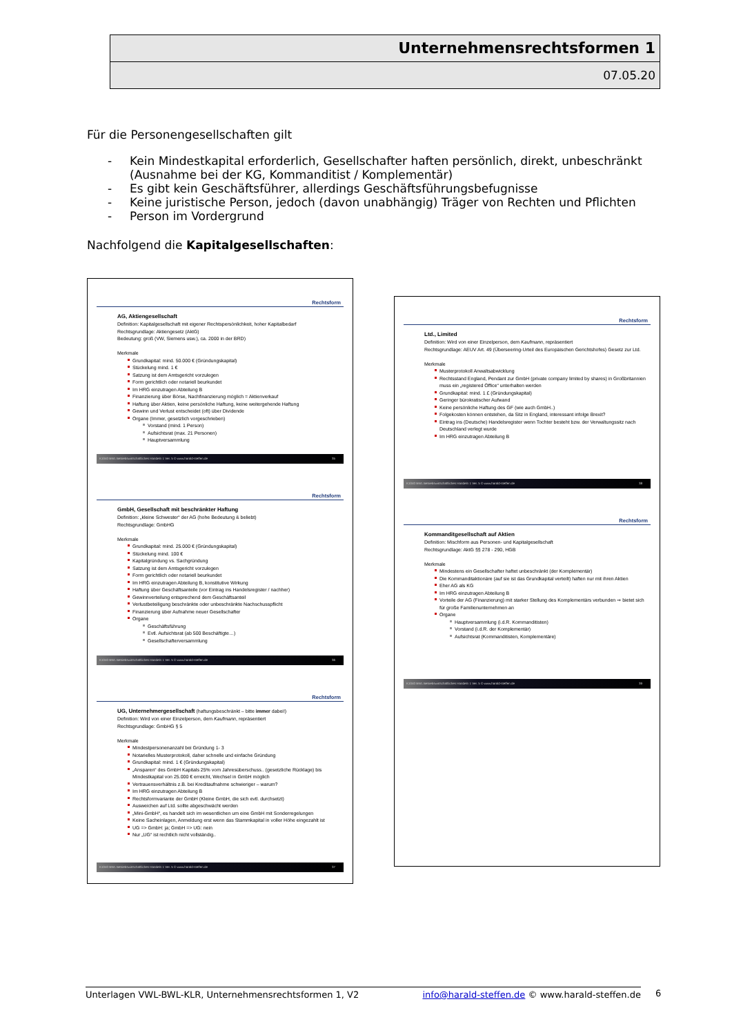Unternehmensrechtsformen 1
07.05.20
Für die Personengesellschaften gilt
- Kein Mindestkapital erforderlich, Gesellschafter haften persönlich, direkt, unbeschränkt (Ausnahme bei der KG, Kommanditist / Komplementär)
- Es gibt kein Geschäftsführer, allerdings Geschäftsführungsbefugnisse
- Keine juristische Person, jedoch (davon unabhängig) Träger von Rechten und Pflichten
- Person im Vordergrund
Nachfolgend die Kapitalgesellschaften:
Rechtsform
AG, Aktiengesellschaft
Definition: Kapitalgesellschaft mit eigener Rechtspersönlichkeit, hoher Kapitalbedarf
Rechtsgrundlage: Aktiengesetz (AktG)
Bedeutung: groß (VW, Siemens usw.), ca. 2000 in der BRD)
Merkmale
Grundkapital: mind. 50.000 € (Gründungskapital)
Stückelung mind. 1 €
Satzung ist dem Amtsgericht vorzulegen
Form gerichtlich oder notariell beurkundet
Im HRG einzutragen Abteilung B
Finanzierung über Börse, Nachfinanzierung möglich = Aktienverkauf
Haftung über Aktien, keine persönliche Haftung, keine weitergehende Haftung
Gewinn und Verlust entscheidet (oft) über Dividende
Organe (Immer, gesetzlich vorgeschrieben)
Vorstand (mind. 1 Person)
Aufsichtsrat (max. 21 Personen)
Hauptversammlung
K1040 BWL Betriebswirtschaftliches Handeln 1 Ver. 5 © www.harald-steffen.de 35
Rechtsform
GmbH, Gesellschaft mit beschränkter Haftung
Definition: „kleine Schwester“ der AG (hohe Bedeutung & beliebt)
Rechtsgrundlage: GmbHG
Merkmale
Grundkapital: mind. 25.000 € (Gründungskapital)
Stückelung mind. 100 €
Kapitalgründung vs. Sachgründung
Satzung ist dem Amtsgericht vorzulegen
Form gerichtlich oder notariell beurkundet
Im HRG einzutragen Abteilung B, konstitutive Wirkung
Haftung über Geschäftsanteile (vor Eintrag ins Handelsregister / nachher)
Gewinnverteilung entsprechend dem Geschäftsanteil
Verlustbeteiligung beschränkte oder unbeschränkte Nachschusspflicht
Finanzierung über Aufnahme neuer Gesellschafter
Organe
Geschäftsführung
Evtl. Aufsichtsrat (ab 500 Beschäftigte…)
Gesellschafterversammlung
K1040 BWL Betriebswirtschaftliches Handeln 1 Ver. 5 © www.harald-steffen.de 36
Rechtsform
UG, Unternehmergesellschaft (haftungsbeschränkt – bitte immer dabei!)
Definition: Wird von einer Einzelperson, dem Kaufmann, repräsentiert
Rechtsgrundlage: GmbHG § 5
Merkmale
Mindestpersonenanzahl bei Gründung 1- 3
Notarielles Musterprotokoll, daher schnelle und einfache Gründung
Grundkapital: mind. 1 € (Gründungskapital)
„Ansparen“ des GmbH Kapitals 25% vom Jahresüberschuss.. (gesetzliche Rücklage) bis Mindestkapital von 25.000 € erreicht, Wechsel in GmbH möglich
Vertrauensverhältnis z.B. bei Kreditaufnahme schwieriger – warum?
Im HRG einzutragen Abteilung B
Rechtsformvariante der GmbH (Kleine GmbH, die sich evtl. durchsetzt)
Ausweichen auf Ltd. sollte abgeschwächt werden
„Mini-GmbH“, es handelt sich im wesentlichen um eine GmbH mit Sonderregelungen
Keine Sacheinlagen, Anmeldung erst wenn das Stammkapital in voller Höhe eingezahlt ist
UG => GmbH: ja; GmbH => UG: nein
Nur „UG“ ist rechtlich nicht vollständig..
K1040 BWL Betriebswirtschaftliches Handeln 1 Ver. 5 © www.harald-steffen.de 37
Rechtsform
Ltd., Limited
Definition: Wird von einer Einzelperson, dem Kaufmann, repräsentiert
Rechtsgrundlage: AEUV Art. 49 (Überseering-Urteil des Europäischen Gerichtshofes) Gesetz zur Ltd.
Merkmale
Musterprotokoll Anwaltsabwicklung
Rechtsstand England, Pendant zur GmbH (private company limited by shares) in Großbritannien muss ein „registered Office“ unterhalten werden
Grundkapital: mind. 1 £ (Gründungskapital)
Geringer bürokratischer Aufwand
Keine persönliche Haftung des GF (wie auch GmbH..)
Folgekosten können entstehen, da Sitz in England, interessant infolge Brexit?
Eintrag ins (Deutsche) Handelsregister wenn Tochter besteht bzw. der Verwaltungssitz nach Deutschland verlegt wurde
Im HRG einzutragen Abteilung B
K1040 BWL Betriebswirtschaftliches Handeln 1 Ver. 5 © www.harald-steffen.de 38
Rechtsform
Kommanditgesellschaft auf Aktien
Definition: Mischform aus Personen- und Kapitalgesellschaft
Rechtsgrundlage: AktG §§ 278 - 290, HGB
Merkmale
Mindestens ein Gesellschafter haftet unbeschränkt (der Komplementär)
Die Kommanditaktionäre (auf sie ist das Grundkapital verteilt) haften nur mit ihren Aktien
Eher AG als KG
Im HRG einzutragen Abteilung B
Vorteile der AG (Finanzierung) mit starker Stellung des Komplementärs verbunden ⇒ bietet sich für große Familienunternehmen an
Organe
Hauptversammlung (i.d.R. Kommanditisten)
Vorstand (i.d.R. der Komplementär)
Aufsichtsrat (Kommanditisten, Komplementäre)
K1040 BWL Betriebswirtschaftliches Handeln 1 Ver. 5 © www.harald-steffen.de 39
Unterlagen VWL-BWL-KLR, Unternehmensrechtsformen 1, V2 info@harald-steffen.de © www.harald-steffen.de 6